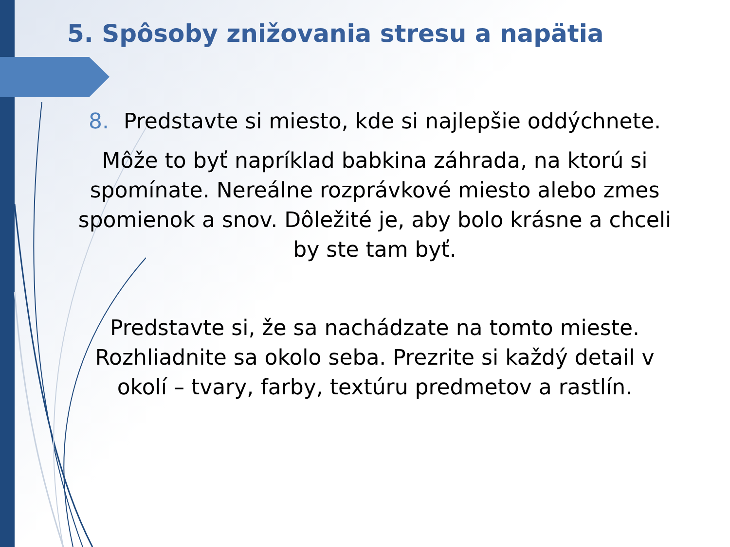5. Spôsoby znižovania stresu a napätia
8. Predstavte si miesto, kde si najlepšie oddýchnete.
Môže to byť napríklad babkina záhrada, na ktorú si spomínate. Nereálne rozprávkové miesto alebo zmes spomienok a snov. Dôležité je, aby bolo krásne a chceli by ste tam byť.
Predstavte si, že sa nachádzate na tomto mieste. Rozhliadnite sa okolo seba. Prezrite si každý detail v okolí – tvary, farby, textúru predmetov a rastlín.